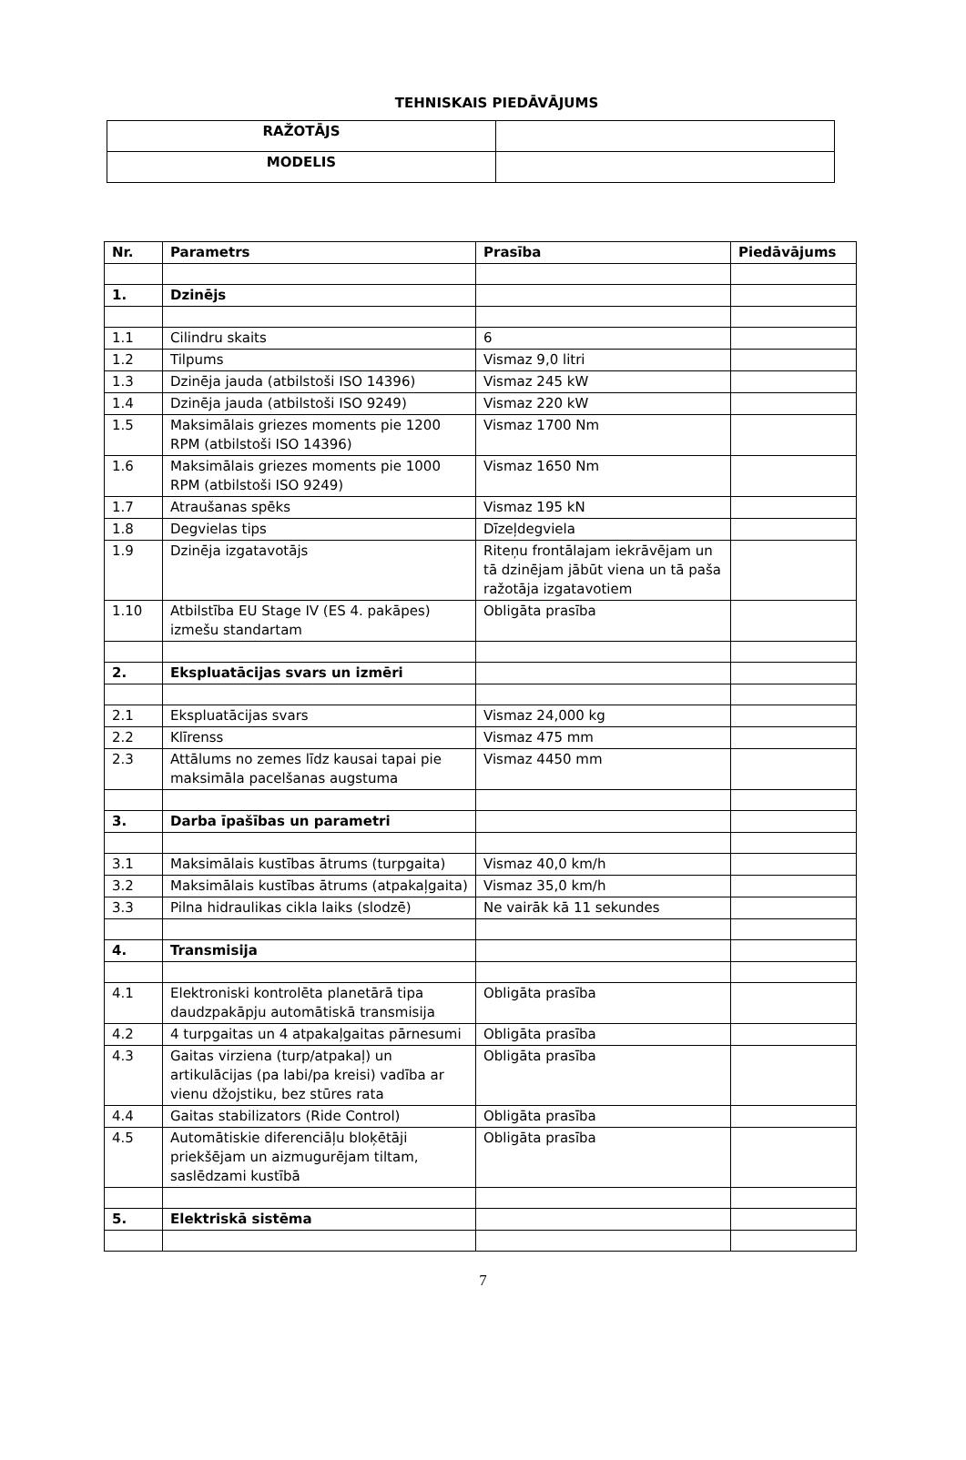TEHNISKAIS PIEDĀVĀJUMS
| RAŽOTĀJS | |
| MODELIS | |
| Nr. | Parametrs | Prasība | Piedāvājums |
| --- | --- | --- | --- |
| 1. | Dzinējs | | |
| 1.1 | Cilindru skaits | 6 | |
| 1.2 | Tilpums | Vismaz 9,0 litri | |
| 1.3 | Dzinēja jauda (atbilstoši ISO 14396) | Vismaz 245 kW | |
| 1.4 | Dzinēja jauda (atbilstoši ISO 9249) | Vismaz 220 kW | |
| 1.5 | Maksimālais griezes moments pie 1200 RPM (atbilstoši ISO 14396) | Vismaz 1700 Nm | |
| 1.6 | Maksimālais griezes moments pie 1000 RPM (atbilstoši ISO 9249) | Vismaz 1650 Nm | |
| 1.7 | Atraušanas spēks | Vismaz 195 kN | |
| 1.8 | Degvielas tips | Dīzeļdegviela | |
| 1.9 | Dzinēja izgatavotājs | Riteņu frontālajam iekrāvējam un tā dzinējam jābūt viena un tā paša ražotāja izgatavotiem | |
| 1.10 | Atbilstība EU Stage IV (ES 4. pakāpes) izmešu standartam | Obligāta prasība | |
| 2. | Ekspluatācijas svars un izmēri | | |
| 2.1 | Ekspluatācijas svars | Vismaz 24,000 kg | |
| 2.2 | Klīrenss | Vismaz 475 mm | |
| 2.3 | Attālums no zemes līdz kausai tapai pie maksimāla pacelšanas augstuma | Vismaz 4450 mm | |
| 3. | Darba īpašības un parametri | | |
| 3.1 | Maksimālais kustības ātrums (turpgaita) | Vismaz 40,0 km/h | |
| 3.2 | Maksimālais kustības ātrums (atpakaļgaita) | Vismaz 35,0 km/h | |
| 3.3 | Pilna hidraulikas cikla laiks (slodzē) | Ne vairāk kā 11 sekundes | |
| 4. | Transmisija | | |
| 4.1 | Elektroniski kontrolēta planetārā tipa daudzpakāpju automātiskā transmisija | Obligāta prasība | |
| 4.2 | 4 turpgaitas un 4 atpakaļgaitas pārnesumi | Obligāta prasība | |
| 4.3 | Gaitas virziena (turp/atpakaļ) un artikulācijas (pa labi/pa kreisi) vadība ar vienu džojstiku, bez stūres rata | Obligāta prasība | |
| 4.4 | Gaitas stabilizators (Ride Control) | Obligāta prasība | |
| 4.5 | Automātiskie diferenciāļu bloķētāji priekšējam un aizmugurējam tiltam, saslēdzami kustībā | Obligāta prasība | |
| 5. | Elektriskā sistēma | | |
7